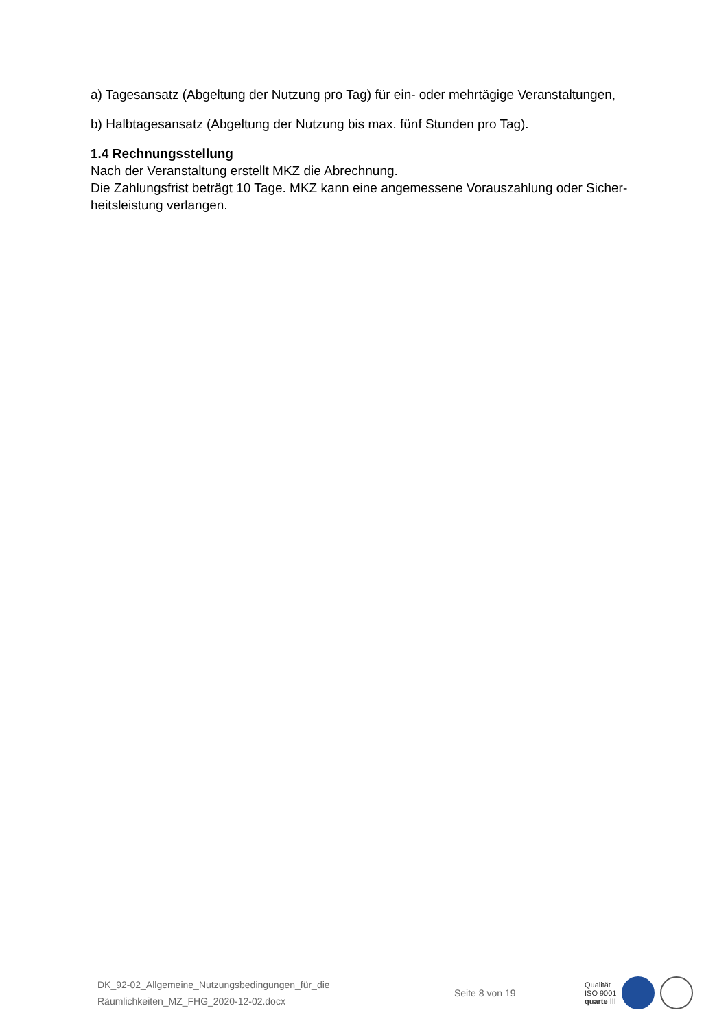a) Tagesansatz (Abgeltung der Nutzung pro Tag) für ein- oder mehrtägige Veranstaltungen,
b) Halbtagesansatz (Abgeltung der Nutzung bis max. fünf Stunden pro Tag).
1.4 Rechnungsstellung
Nach der Veranstaltung erstellt MKZ die Abrechnung.
Die Zahlungsfrist beträgt 10 Tage. MKZ kann eine angemessene Vorauszahlung oder Sicher-heitsleistung verlangen.
DK_92-02_Allgemeine_Nutzungsbedingungen_für_die
Räumlichkeiten_MZ_FHG_2020-12-02.docx
Seite 8 von 19
Qualität
ISO 9001
quarte III